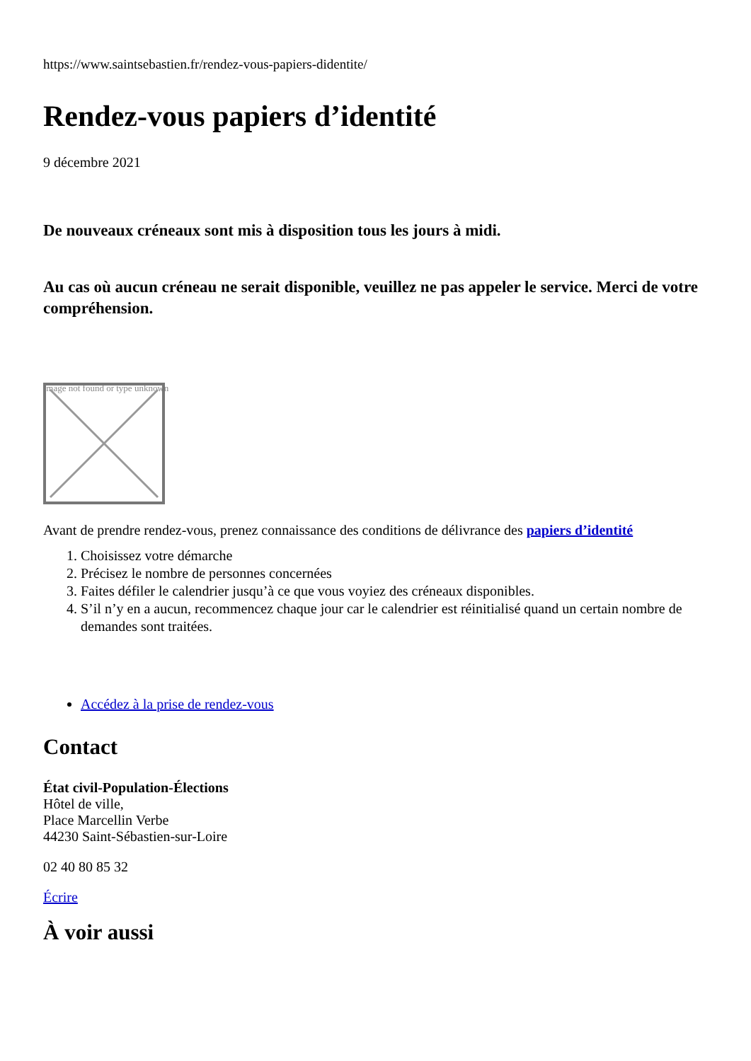https://www.saintsebastien.fr/rendez-vous-papiers-didentite/
Rendez-vous papiers d’identité
9 décembre 2021
De nouveaux créneaux sont mis à disposition tous les jours à midi.
Au cas où aucun créneau ne serait disponible, veuillez ne pas appeler le service. Merci de votre compréhension.
Image not found or type unknown
Avant de prendre rendez-vous, prenez connaissance des conditions de délivrance des papiers d’identité
1. Choisissez votre démarche
2. Précisez le nombre de personnes concernées
3. Faites défiler le calendrier jusqu’à ce que vous voyiez des créneaux disponibles.
4. S’il n’y en a aucun, recommencez chaque jour car le calendrier est réinitialisé quand un certain nombre de demandes sont traitées.
Accédez à la prise de rendez-vous
Contact
État civil-Population-Élections
Hôtel de ville,
Place Marcellin Verbe
44230 Saint-Sébastien-sur-Loire
02 40 80 85 32
Écrire
À voir aussi